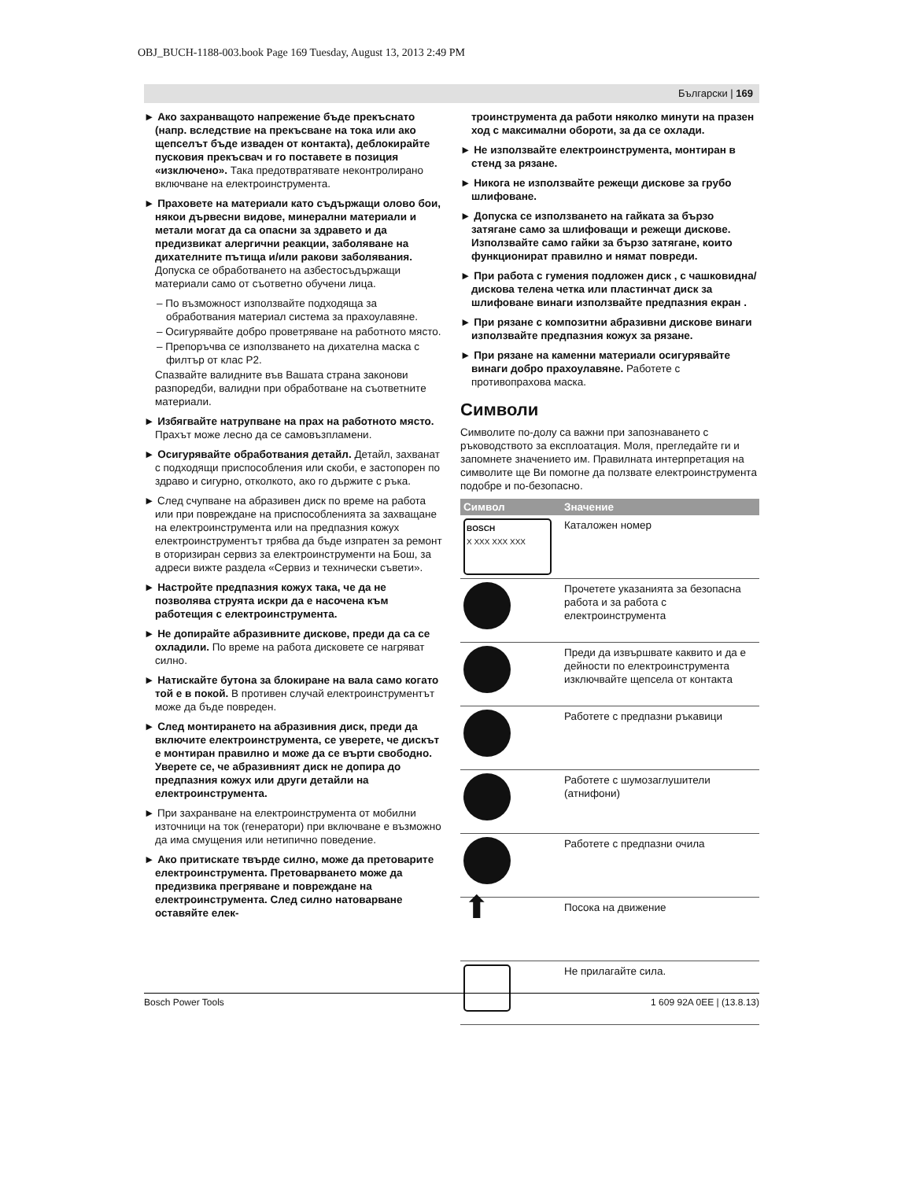OBJ_BUCH-1188-003.book Page 169 Tuesday, August 13, 2013 2:49 PM
Български | 169
► Ако захранващото напрежение бъде прекъснато (напр. вследствие на прекъсване на тока или ако щепселът бъде изваден от контакта), деблокирайте пусковия прекъсвач и го поставете в позиция «изключено». Така предотвратявате неконтролирано включване на електроинструмента.
► Праховете на материали като съдържащи олово бои, някои дървесни видове, минерални материали и метали могат да са опасни за здравето и да предизвикат алергични реакции, заболяване на дихателните пътища и/или ракови заболявания. Допуска се обработването на азбестосъдържащи материали само от съответно обучени лица.
– По възможност използвайте подходяща за обработвания материал система за прахоулавяне.
– Осигурявайте добро проветряване на работното място.
– Препоръчва се използването на дихателна маска с филтър от клас P2.
Спазвайте валидните във Вашата страна законови разпоредби, валидни при обработване на съответните материали.
► Избягвайте натрупване на прах на работното място. Прахът може лесно да се самовъзпламени.
► Осигурявайте обработвания детайл. Детайл, захванат с подходящи приспособления или скоби, е застопорен по здраво и сигурно, отколкото, ако го държите с ръка.
► След счупване на абразивен диск по време на работа или при повреждане на приспособленията за захващане на електроинструмента или на предпазния кожух електроинструментът трябва да бъде изпратен за ремонт в оторизиран сервиз за електроинструменти на Бош, за адреси вижте раздела «Сервиз и технически съвети».
► Настройте предпазния кожух така, че да не позволява струята искри да е насочена към работещия с електроинструмента.
► Не допирайте абразивните дискове, преди да са се охладили. По време на работа дисковете се нагряват силно.
► Натискайте бутона за блокиране на вала само когато той е в покой. В противен случай електроинструментът може да бъде повреден.
► След монтирането на абразивния диск, преди да включите електроинструмента, се уверете, че дискът е монтиран правилно и може да се върти свободно. Уверете се, че абразивният диск не допира до предпазния кожух или други детайли на електроинструмента.
► При захранване на електроинструмента от мобилни източници на ток (генератори) при включване е възможно да има смущения или нетипично поведение.
► Ако притискате твърде силно, може да претоварите електроинструмента. Претоварването може да предизвика прегряване и повреждане на електроинструмента. След силно натоварване оставяйте елек-
троинструмента да работи няколко минути на празен ход с максимални обороти, за да се охлади.
► Не използвайте електроинструмента, монтиран в стенд за рязане.
► Никога не използвайте режещи дискове за грубо шлифоване.
► Допуска се използването на гайката за бързо затягане само за шлифоващи и режещи дискове. Използвайте само гайки за бързо затягане, които функционират правилно и нямат повреди.
► При работа с гумения подложен диск , с чашковидна/дискова телена четка или пластинчат диск за шлифоване винаги използвайте предпазния екран .
► При рязане с композитни абразивни дискове винаги използвайте предпазния кожух за рязане.
► При рязане на каменни материали осигурявайте винаги добро прахоулавяне. Работете с противопрахова маска.
Символи
Символите по-долу са важни при запознаването с ръководството за експлоатация. Моля, прегледайте ги и запомнете значението им. Правилната интерпретация на символите ще Ви помогне да ползвате електроинструмента подобре и по-безопасно.
| Символ | Значение |
| --- | --- |
| BOSCH X XXX XXX XXX | Каталожен номер |
| | Прочетете указанията за безопасна работа и за работа с електроинструмента |
| | Преди да извършвате каквито и да е дейности по електроинструмента изключвайте щепсела от контакта |
| | Работете с предпазни ръкавици |
| | Работете с шумозаглушители (атнифони) |
| | Работете с предпазни очила |
| ⬆ | Посока на движение |
| | Не прилагайте сила. |
Bosch Power Tools 1 609 92A 0EE | (13.8.13)